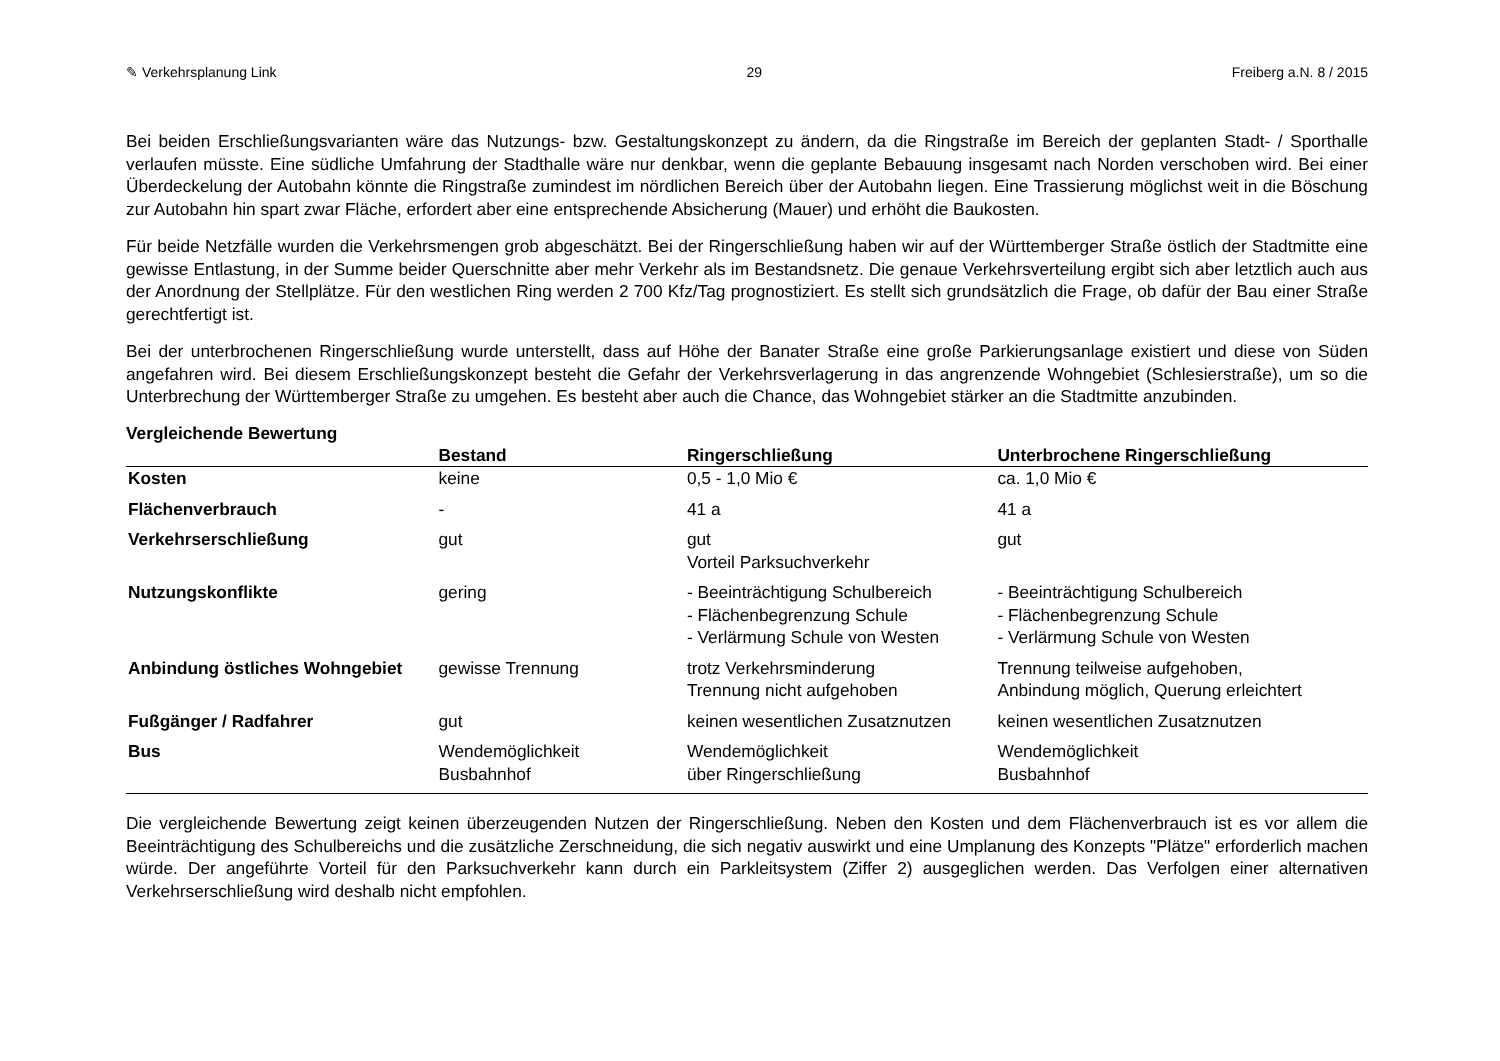✎ Verkehrsplanung Link 29 Freiberg a.N. 8 / 2015
Bei beiden Erschließungsvarianten wäre das Nutzungs- bzw. Gestaltungskonzept zu ändern, da die Ringstraße im Bereich der geplanten Stadt- / Sporthalle verlaufen müsste. Eine südliche Umfahrung der Stadthalle wäre nur denkbar, wenn die geplante Bebauung insgesamt nach Norden verschoben wird. Bei einer Überdeckelung der Autobahn könnte die Ringstraße zumindest im nördlichen Bereich über der Autobahn liegen. Eine Trassierung möglichst weit in die Böschung zur Autobahn hin spart zwar Fläche, erfordert aber eine entsprechende Absicherung (Mauer) und erhöht die Baukosten.
Für beide Netzfälle wurden die Verkehrsmengen grob abgeschätzt. Bei der Ringerschließung haben wir auf der Württemberger Straße östlich der Stadtmitte eine gewisse Entlastung, in der Summe beider Querschnitte aber mehr Verkehr als im Bestandsnetz. Die genaue Verkehrsverteilung ergibt sich aber letztlich auch aus der Anordnung der Stellplätze. Für den westlichen Ring werden 2 700 Kfz/Tag prognostiziert. Es stellt sich grundsätzlich die Frage, ob dafür der Bau einer Straße gerechtfertigt ist.
Bei der unterbrochenen Ringerschließung wurde unterstellt, dass auf Höhe der Banater Straße eine große Parkierungsanlage existiert und diese von Süden angefahren wird. Bei diesem Erschließungskonzept besteht die Gefahr der Verkehrsverlagerung in das angrenzende Wohngebiet (Schlesierstraße), um so die Unterbrechung der Württemberger Straße zu umgehen. Es besteht aber auch die Chance, das Wohngebiet stärker an die Stadtmitte anzubinden.
Vergleichende Bewertung
| | Bestand | Ringerschließung | Unterbrochene Ringerschließung |
| --- | --- | --- | --- |
| Kosten | keine | 0,5 - 1,0 Mio € | ca. 1,0 Mio € |
| Flächenverbrauch | - | 41 a | 41 a |
| Verkehrserschließung | gut | gut Vorteil Parksuchverkehr | gut |
| Nutzungskonflikte | gering | - Beeinträchtigung Schulbereich - Flächenbegrenzung Schule - Verlärmung Schule von Westen | - Beeinträchtigung Schulbereich - Flächenbegrenzung Schule - Verlärmung Schule von Westen |
| Anbindung östliches Wohngebiet | gewisse Trennung | trotz Verkehrsminderung Trennung nicht aufgehoben | Trennung teilweise aufgehoben, Anbindung möglich, Querung erleichtert |
| Fußgänger / Radfahrer | gut | keinen wesentlichen Zusatznutzen | keinen wesentlichen Zusatznutzen |
| Bus | Wendemöglichkeit Busbahnhof | Wendemöglichkeit über Ringerschließung | Wendemöglichkeit Busbahnhof |
Die vergleichende Bewertung zeigt keinen überzeugenden Nutzen der Ringerschließung. Neben den Kosten und dem Flächenverbrauch ist es vor allem die Beeinträchtigung des Schulbereichs und die zusätzliche Zerschneidung, die sich negativ auswirkt und eine Umplanung des Konzepts "Plätze" erforderlich machen würde. Der angeführte Vorteil für den Parksuchverkehr kann durch ein Parkleitsystem (Ziffer 2) ausgeglichen werden. Das Verfolgen einer alternativen Verkehrserschließung wird deshalb nicht empfohlen.